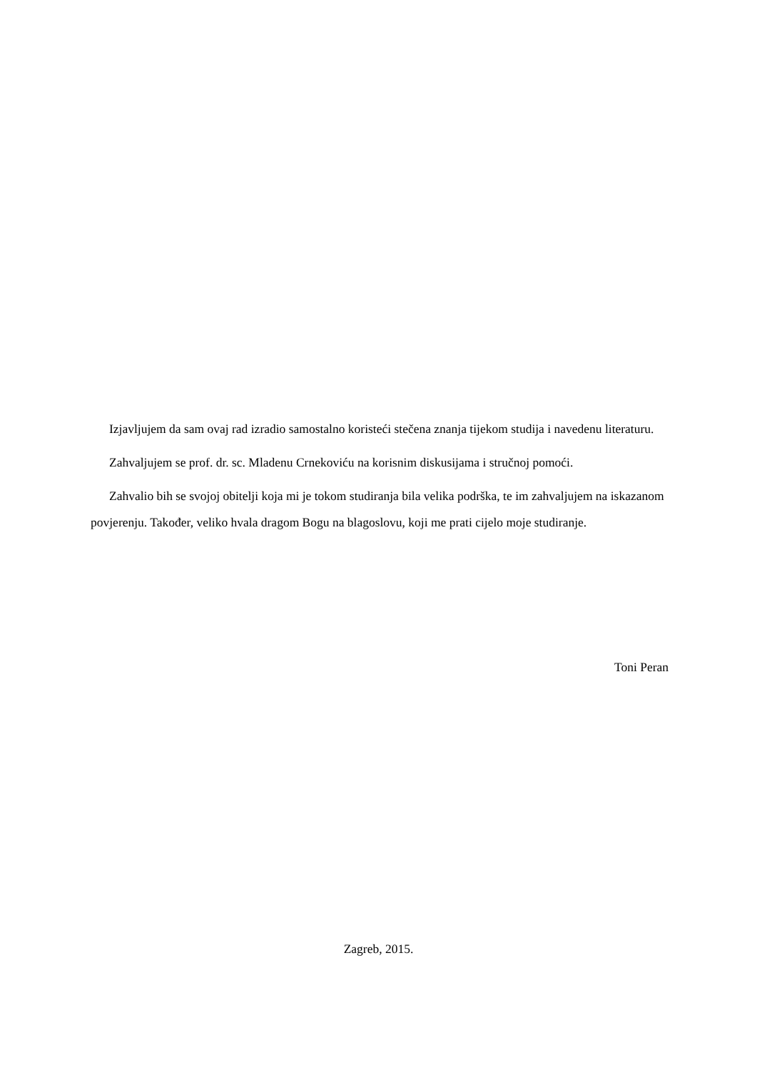Izjavljujem da sam ovaj rad izradio samostalno koristeći stečena znanja tijekom studija i navedenu literaturu.
Zahvaljujem se prof. dr. sc. Mladenu Crnekoviću na korisnim diskusijama i stručnoj pomoći.
Zahvalio bih se svojoj obitelji koja mi je tokom studiranja bila velika podrška, te im zahvaljujem na iskazanom povjerenju. Također, veliko hvala dragom Bogu na blagoslovu, koji me prati cijelo moje studiranje.
Toni Peran
Zagreb, 2015.